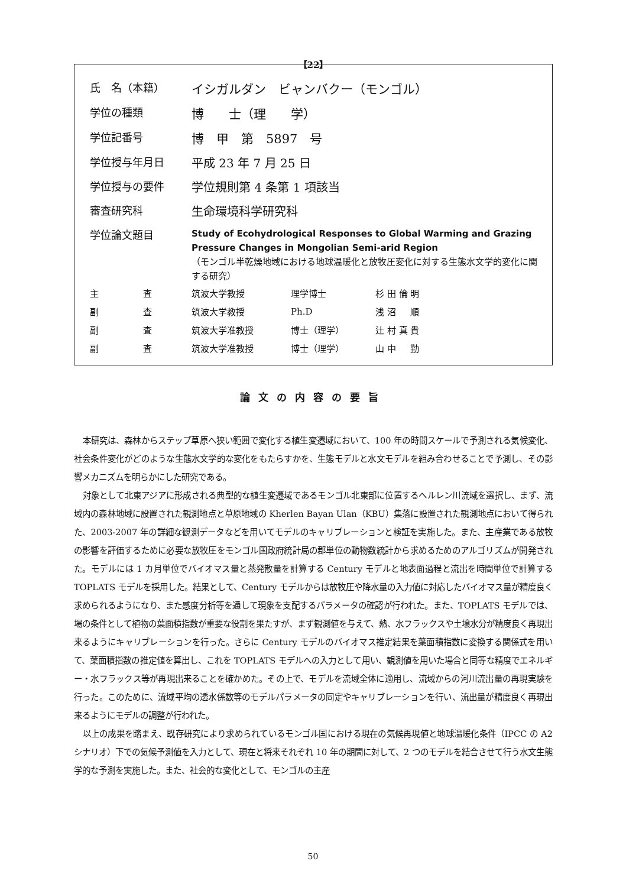【22】
| 氏 名（本籍） | イシガルダン ビャンバクー（モンゴル） |
| 学位の種類 | 博 士（理 学） |
| 学位記番号 | 博 甲 第 5897 号 |
| 学位授与年月日 | 平成 23 年 7 月 25 日 |
| 学位授与の要件 | 学位規則第 4 条第 1 項該当 |
| 審査研究科 | 生命環境科学研究科 |
| 学位論文題目 | Study of Ecohydrological Responses to Global Warming and Grazing Pressure Changes in Mongolian Semi-arid Region （モンゴル半乾燥地域における地球温暖化と放牧圧変化に対する生態水文学的変化に関する研究） |
| 主 査 | 筑波大学教授 | 理学博士 | 杉 田 倫 明 |
| 副 査 | 筑波大学教授 | Ph.D | 浅 沼 順 |
| 副 査 | 筑波大学准教授 | 博士（理学） | 辻 村 真 貴 |
| 副 査 | 筑波大学准教授 | 博士（理学） | 山 中 勤 |
論文の内容の要旨
本研究は、森林からステップ草原へ狭い範囲で変化する植生変遷域において、100 年の時間スケールで予測される気候変化、社会条件変化がどのような生態水文学的な変化をもたらすかを、生態モデルと水文モデルを組み合わせることで予測し、その影響メカニズムを明らかにした研究である。
対象として北東アジアに形成される典型的な植生変遷域であるモンゴル北東部に位置するヘルレン川流域を選択し、まず、流域内の森林地域に設置された観測地点と草原地域の Kherlen Bayan Ulan（KBU）集落に設置された観測地点において得られた、2003-2007 年の詳細な観測データなどを用いてモデルのキャリブレーションと検証を実施した。また、主産業である放牧の影響を評価するために必要な放牧圧をモンゴル国政府統計局の郡単位の動物数統計から求めるためのアルゴリズムが開発された。モデルには 1 カ月単位でバイオマス量と蒸発散量を計算する Century モデルと地表面過程と流出を時間単位で計算する TOPLATS モデルを採用した。結果として、Century モデルからは放牧圧や降水量の入力値に対応したバイオマス量が精度良く求められるようになり、また感度分析等を通して現象を支配するパラメータの確認が行われた。また、TOPLATS モデルでは、場の条件として植物の葉面積指数が重要な役割を果たすが、まず観測値を与えて、熱、水フラックスや土壌水分が精度良く再現出来るようにキャリブレーションを行った。さらに Century モデルのバイオマス推定結果を葉面積指数に変換する関係式を用いて、葉面積指数の推定値を算出し、これを TOPLATS モデルへの入力として用い、観測値を用いた場合と同等な精度でエネルギー・水フラックス等が再現出来ることを確かめた。その上で、モデルを流域全体に適用し、流域からの河川流出量の再現実験を行った。このために、流域平均の透水係数等のモデルパラメータの同定やキャリブレーションを行い、流出量が精度良く再現出来るようにモデルの調整が行われた。
以上の成果を踏まえ、既存研究により求められているモンゴル国における現在の気候再現値と地球温暖化条件（IPCC の A2 シナリオ）下での気候予測値を入力として、現在と将来それぞれ 10 年の期間に対して、2 つのモデルを結合させて行う水文生態学的な予測を実施した。また、社会的な変化として、モンゴルの主産
50